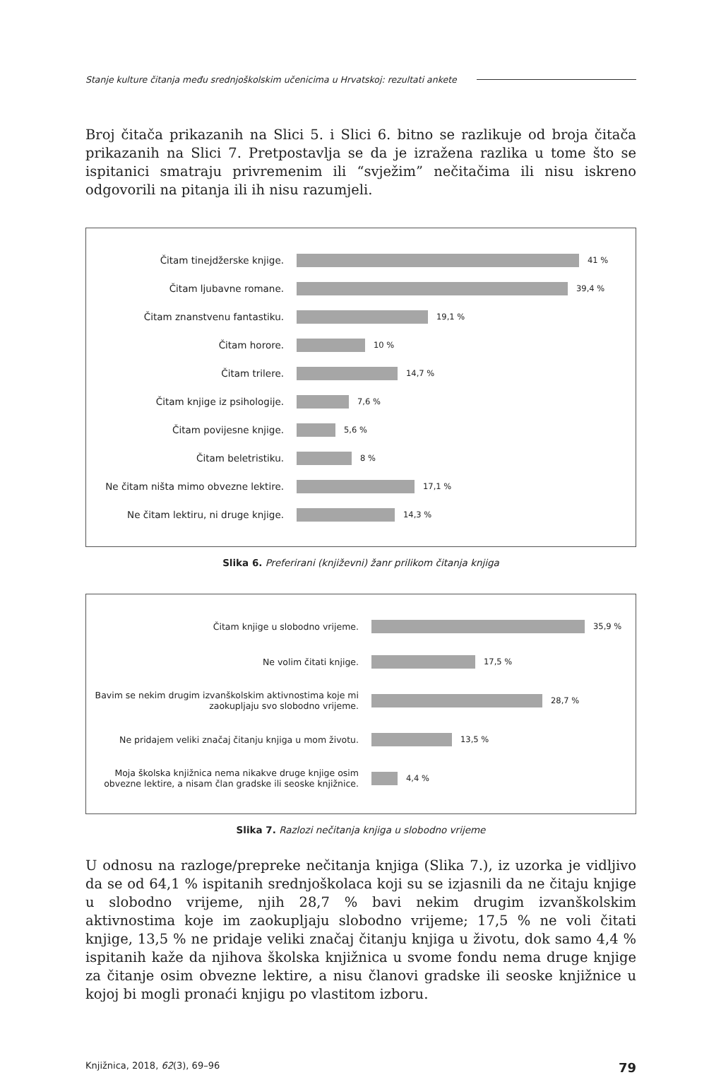Stanje kulture čitanja među srednjoškolskim učenicima u Hrvatskoj: rezultati ankete
Broj čitača prikazanih na Slici 5. i Slici 6. bitno se razlikuje od broja čitača prikazanih na Slici 7. Pretpostavlja se da je izražena razlika u tome što se ispitanici smatraju privremenim ili “svježim” nečitačima ili nisu iskreno odgovorili na pitanja ili ih nisu razumjeli.
Čitam tinejdžerske knjige.
41 %
Čitam ljubavne romane.
39,4 %
Čitam znanstvenu fantastiku.
19,1 %
Čitam horore.
10 %
Čitam trilere.
14,7 %
Čitam knjige iz psihologije.
7,6 %
Čitam povijesne knjige.
5,6 %
Čitam beletristiku.
8 %
Ne čitam ništa mimo obvezne lektire.
17,1 %
Ne čitam lektiru, ni druge knjige.
14,3 %
Slika 6. Preferirani (književni) žanr prilikom čitanja knjiga
Čitam knjige u slobodno vrijeme. 35,9 %
Ne volim čitati knjige. 17,5 %
Bavim se nekim drugim izvanškolskim aktivnostima koje mi zaokupljaju svo slobodno vrijeme.
28,7 %
Ne pridajem veliki značaj čitanju knjiga u mom životu.
13,5 %
Moja školska knjižnica nema nikakve druge knjige osim obvezne lektire, a nisam član gradske ili seoske knjižnice.
4,4 %
Slika 7. Razlozi nečitanja knjiga u slobodno vrijeme
U odnosu na razloge/prepreke nečitanja knjiga (Slika 7.), iz uzorka je vidljivo da se od 64,1 % ispitanih srednjoškolaca koji su se izjasnili da ne čitaju knjige u slobodno vrijeme, njih 28,7 % bavi nekim drugim izvanškolskim aktivnostima koje im zaokupljaju slobodno vrijeme; 17,5 % ne voli čitati knjige, 13,5 % ne pridaje veliki značaj čitanju knjiga u životu, dok samo 4,4 % ispitanih kaže da njihova školska knjižnica u svome fondu nema druge knjige za čitanje osim obvezne lektire, a nisu članovi gradske ili seoske knjižnice u kojoj bi mogli pronaći knjigu po vlastitom izboru.
Knjižnica, 2018, 62(3), 69–96 79